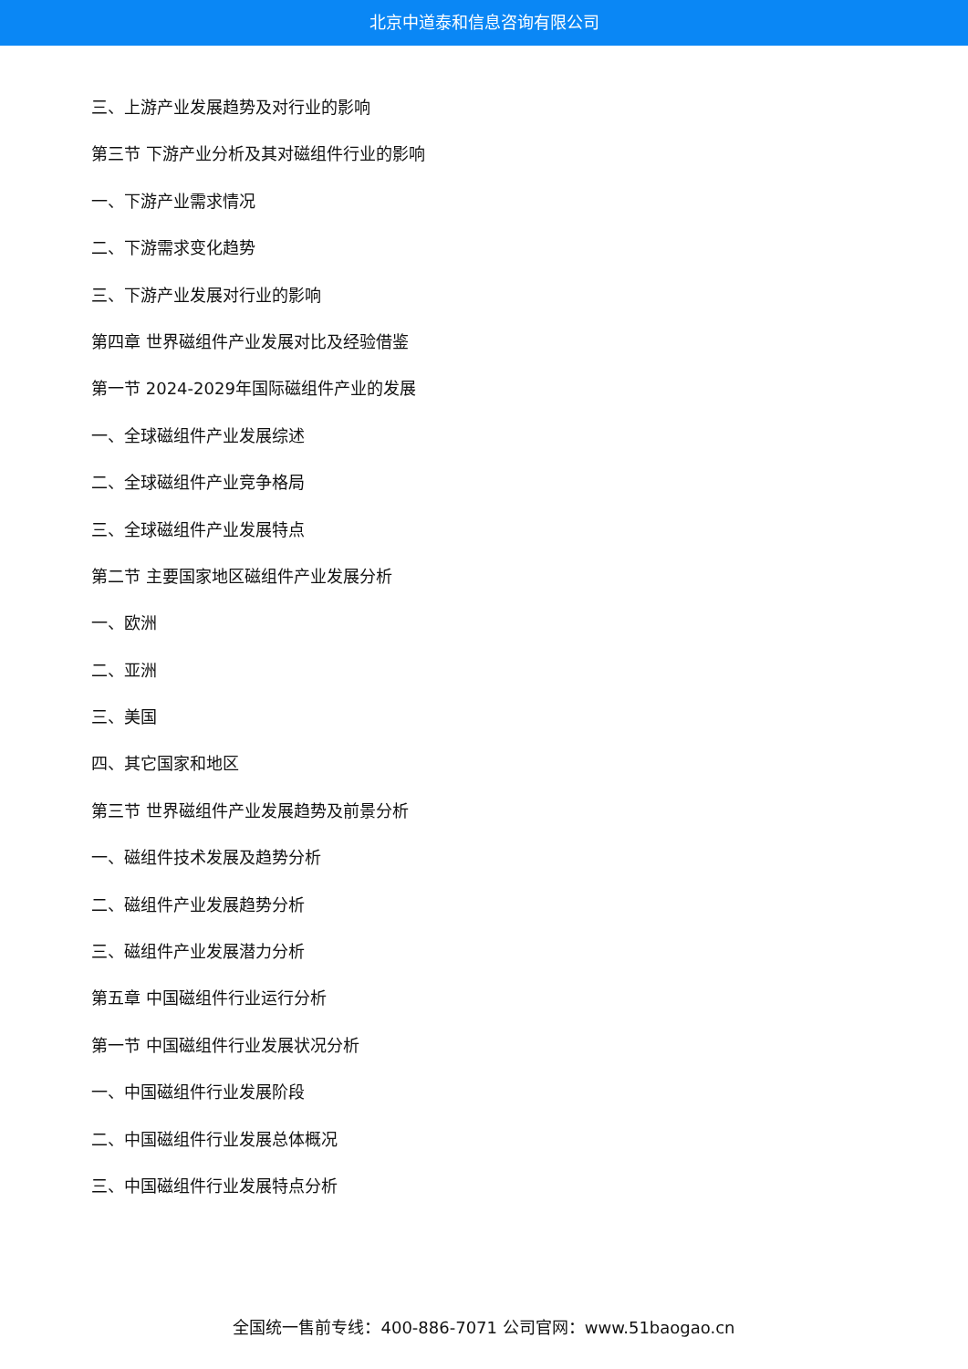北京中道泰和信息咨询有限公司
三、上游产业发展趋势及对行业的影响
第三节 下游产业分析及其对磁组件行业的影响
一、下游产业需求情况
二、下游需求变化趋势
三、下游产业发展对行业的影响
第四章 世界磁组件产业发展对比及经验借鉴
第一节 2024-2029年国际磁组件产业的发展
一、全球磁组件产业发展综述
二、全球磁组件产业竞争格局
三、全球磁组件产业发展特点
第二节 主要国家地区磁组件产业发展分析
一、欧洲
二、亚洲
三、美国
四、其它国家和地区
第三节 世界磁组件产业发展趋势及前景分析
一、磁组件技术发展及趋势分析
二、磁组件产业发展趋势分析
三、磁组件产业发展潜力分析
第五章 中国磁组件行业运行分析
第一节 中国磁组件行业发展状况分析
一、中国磁组件行业发展阶段
二、中国磁组件行业发展总体概况
三、中国磁组件行业发展特点分析
全国统一售前专线：400-886-7071 公司官网：www.51baogao.cn